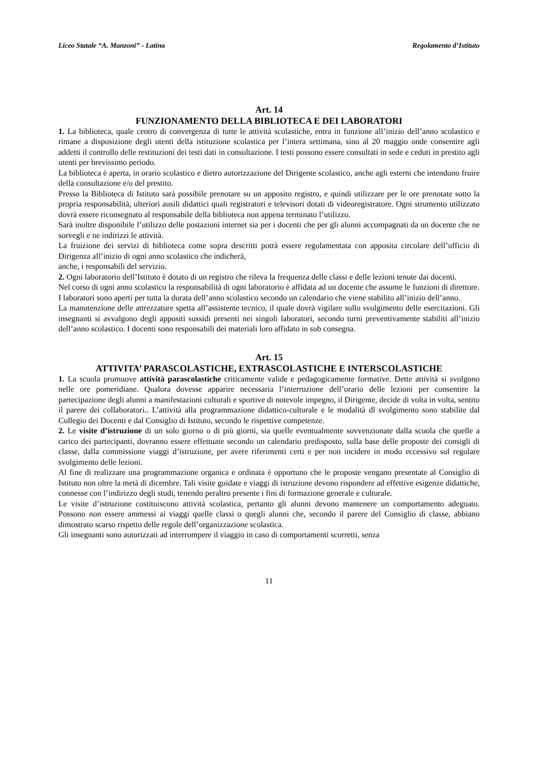Liceo Statale “A. Manzoni” - Latina Regolamento d’Istituto
Art. 14
FUNZIONAMENTO DELLA BIBLIOTECA E DEI LABORATORI
1. La biblioteca, quale centro di convergenza di tutte le attività scolastiche, entra in funzione all’inizio dell’anno scolastico e rimane a disposizione degli utenti della istituzione scolastica per l’intera settimana, sino al 20 maggio onde consentire agli addetti il controllo delle restituzioni dei testi dati in consultazione. I testi possono essere consultati in sede e ceduti in prestito agli utenti per brevissimo periodo.
La biblioteca è aperta, in orario scolastico e dietro autorizzazione del Dirigente scolastico, anche agli esterni che intendono fruire della consultazione e/o del prestito.
Presso la Biblioteca di Istituto sarà possibile prenotare su un apposito registro, e quindi utilizzare per le ore prenotate sotto la propria responsabilità, ulteriori ausili didattici quali registratori e televisori dotati di videoregistratore. Ogni strumento utilizzato dovrà essere riconsegnato al responsabile della biblioteca non appena terminato l’utilizzo.
Sarà inoltre disponibile l’utilizzo delle postazioni internet sia per i docenti che per gli alunni accompagnati da un docente che ne sorvegli e ne indirizzi le attività.
La fruizione dei servizi di biblioteca come sopra descritti potrà essere regolamentata con apposita circolare dell’ufficio di Dirigenza all’inizio di ogni anno scolastico che indicherà,
anche, i responsabili del servizio.
2. Ogni laboratorio dell’Istituto è dotato di un registro che rileva la frequenza delle classi e delle lezioni tenute dai docenti.
Nel corso di ogni anno scolastico la responsabilità di ogni laboratorio è affidata ad un docente che assume le funzioni di direttore.
I laboratori sono aperti per tutta la durata dell’anno scolastico secondo un calendario che viene stabilito all’inizio dell’anno.
La manutenzione delle attrezzature spetta all’assistente tecnico, il quale dovrà vigilare sullo svolgimento delle esercitazioni. Gli insegnanti si avvalgono degli appositi sussidi presenti nei singoli laboratori, secondo turni preventivamente stabiliti all’inizio dell’anno scolastico. I docenti sono responsabili dei materiali loro affidato in sub consegna.
Art. 15
ATTIVITA’ PARASCOLASTICHE, EXTRASCOLASTICHE E INTERSCOLASTICHE
1. La scuola promuove attività parascolastiche criticamente valide e pedagogicamente formative. Dette attività si svolgono nelle ore pomeridiane. Qualora dovesse apparire necessaria l’interruzione dell’orario delle lezioni per consentire la partecipazione degli alunni a manifestazioni culturali e sportive di notevole impegno, il Dirigente, decide di volta in volta, sentito il parere dei collaboratori.. L’attività alla programmazione didattico-culturale e le modalità dl svolgimento sono stabilite dal Collegio dei Docenti e dal Consiglio di Istituto, secondo le rispettive competenze.
2. Le visite d’istruzione di un solo giorno o di più giorni, sia quelle eventualmente sovvenzionate dalla scuola che quelle a carico dei partecipanti, dovranno essere effettuate secondo un calendario predisposto, sulla base delle proposte dei consigli di classe, dalla commissione viaggi d’istruzione, per avere riferimenti certi e per non incidere in modo eccessivo sul regolare svolgimento delle lezioni.
Al fine di realizzare una programmazione organica e ordinata è opportuno che le proposte vengano presentate al Consiglio di Istituto non oltre la metà di dicembre. Tali visite guidate e viaggi di istruzione devono rispondere ad effettive esigenze didattiche, connesse con l’indirizzo degli studi, tenendo peraltro presente i fini di formazione generale e culturale.
Le visite d’istruzione costituiscono attività scolastica, pertanto gli alunni devono mantenere un comportamento adeguato. Possono non essere ammessi ai viaggi quelle classi o quegli alunni che, secondo il parere del Consiglio di classe, abbiano dimostrato scarso rispetto delle regole dell’organizzazione scolastica.
Gli insegnanti sono autorizzati ad interrompere il viaggio in caso di comportamenti scorretti, senza
11